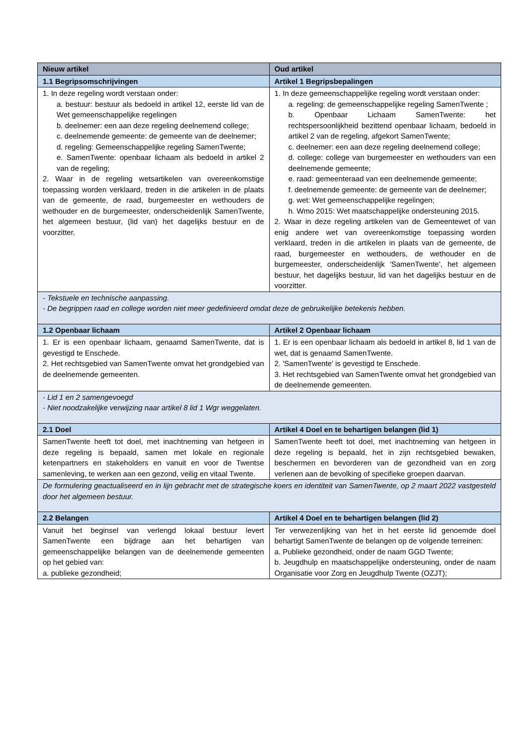| Nieuw artikel | Oud artikel |
| --- | --- |
| 1.1 Begripsomschrijvingen | Artikel 1 Begripsbepalingen |
| 1. In deze regeling wordt verstaan onder: a. bestuur: bestuur als bedoeld in artikel 12, eerste lid van de Wet gemeenschappelijke regelingen b. deelnemer: een aan deze regeling deelnemend college; c. deelnemende gemeente: de gemeente van de deelnemer; d. regeling: Gemeenschappelijke regeling SamenTwente; e. SamenTwente: openbaar lichaam als bedoeld in artikel 2 van de regeling; 2. Waar in de regeling wetsartikelen van overeenkomstige toepassing worden verklaard, treden in die artikelen in de plaats van de gemeente, de raad, burgemeester en wethouders de wethouder en de burgemeester, onderscheidenlijk SamenTwente, het algemeen bestuur, (lid van) het dagelijks bestuur en de voorzitter. | 1. In deze gemeenschappelijke regeling wordt verstaan onder: a. regeling: de gemeenschappelijke regeling SamenTwente ; b. Openbaar Lichaam SamenTwente: het rechtspersoonlijkheid bezittend openbaar lichaam, bedoeld in artikel 2 van de regeling, afgekort SamenTwente; c. deelnemer: een aan deze regeling deelnemend college; d. college: college van burgemeester en wethouders van een deelnemende gemeente; e. raad: gemeenteraad van een deelnemende gemeente; f. deelnemende gemeente: de gemeente van de deelnemer; g. wet: Wet gemeenschappelijke regelingen; h. Wmo 2015: Wet maatschappelijke ondersteuning 2015. 2. Waar in deze regeling artikelen van de Gemeentewet of van enig andere wet van overeenkomstige toepassing worden verklaard, treden in die artikelen in plaats van de gemeente, de raad, burgemeester en wethouders, de wethouder en de burgemeester, onderscheidenlijk 'SamenTwente', het algemeen bestuur, het dagelijks bestuur, lid van het dagelijks bestuur en de voorzitter. |
| - Tekstuele en technische aanpassing. - De begrippen raad en college worden niet meer gedefinieerd omdat deze de gebruikelijke betekenis hebben. | |
| 1.2 Openbaar lichaam | Artikel 2 Openbaar lichaam |
| 1. Er is een openbaar lichaam, genaamd SamenTwente, dat is gevestigd te Enschede. 2. Het rechtsgebied van SamenTwente omvat het grondgebied van de deelnemende gemeenten. | 1. Er is een openbaar lichaam als bedoeld in artikel 8, lid 1 van de wet, dat is genaamd SamenTwente. 2. 'SamenTwente' is gevestigd te Enschede. 3. Het rechtsgebied van SamenTwente omvat het grondgebied van de deelnemende gemeenten. |
| - Lid 1 en 2 samengevoegd - Niet noodzakelijke verwijzing naar artikel 8 lid 1 Wgr weggelaten. | |
| 2.1 Doel | Artikel 4 Doel en te behartigen belangen (lid 1) |
| SamenTwente heeft tot doel, met inachtneming van hetgeen in deze regeling is bepaald, samen met lokale en regionale ketenpartners en stakeholders en vanuit en voor de Twentse samenleving, te werken aan een gezond, veilig en vitaal Twente. | SamenTwente heeft tot doel, met inachtneming van hetgeen in deze regeling is bepaald, het in zijn rechtsgebied bewaken, beschermen en bevorderen van de gezondheid van en zorg verlenen aan de bevolking of specifieke groepen daarvan. |
| De formulering geactualiseerd en in lijn gebracht met de strategische koers en identiteit van SamenTwente, op 2 maart 2022 vastgesteld door het algemeen bestuur. | |
| 2.2 Belangen | Artikel 4 Doel en te behartigen belangen (lid 2) |
| Vanuit het beginsel van verlengd lokaal bestuur levert SamenTwente een bijdrage aan het behartigen van gemeenschappelijke belangen van de deelnemende gemeenten op het gebied van: a. publieke gezondheid; | Ter verwezenlijking van het in het eerste lid genoemde doel behartigt SamenTwente de belangen op de volgende terreinen: a. Publieke gezondheid, onder de naam GGD Twente; b. Jeugdhulp en maatschappelijke ondersteuning, onder de naam Organisatie voor Zorg en Jeugdhulp Twente (OZJT); |